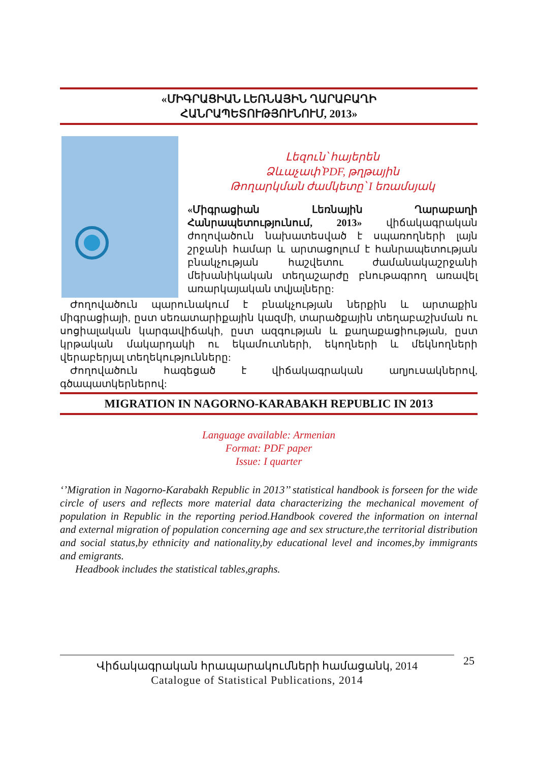«ՄԻԳՐԱՑԻԱՆ ԼԵՌՆԱՅԻՆ ՂԱՐԱԲԱՂԻ
ՀԱՆՐԱՊԵՏՈՒԹՅՈՒՆՈՒՄ, 2013»
Լեզուն՝ հայերեն
Ձևաչափ՝PDF, թղթային
Թողարկման ժամկետը՝ I եռամսյակ
«Միգրացիան Լեռնային Ղարաբաղի Հանրապետությունում, 2013» վիճակագրական ժողովածուն նախատեսված է սպառողների լայն շրջանի համար և արտացոլում է հանրապետության բնակչության հաշվետու ժամանակաշրջանի մեխանիկական տեղաշարժը բնութագրող առավել առարկայական տվյալները:
Ժողովածուն պարունակում է բնակչության ներքին և արտաքին միգրացիայի, ըստ սեռատարիքային կազմի, տարածքային տեղաբաշխման ու սոցիալական կարգավիճակի, ըստ ազգության և քաղաքացիության, ըստ կրթական մակարդակի ու եկամուտների, եկողների և մեկնողների վերաբերյալ տեղեկությունները:
Ժողովածուն հագեցած է վիճակագրական աղյուսակներով, գծապատկերներով:
MIGRATION IN NAGORNO-KARABAKH REPUBLIC IN 2013
Language available: Armenian
Format: PDF paper
Issue: I quarter
‘’Migration in Nagorno-Karabakh Republic in 2013’’ statistical handbook is forseen for the wide circle of users and reflects more material data characterizing the mechanical movement of population in Republic in the reporting period.Handbook covered the information on internal and external migration of population concerning age and sex structure,the territorial distribution and social status,by ethnicity and nationality,by educational level and incomes,by immigrants and emigrants.
Headbook includes the statistical tables,graphs.
Վիճակագրական հրապարակումների համացանկ, 2014
Catalogue of Statistical Publications, 2014
25